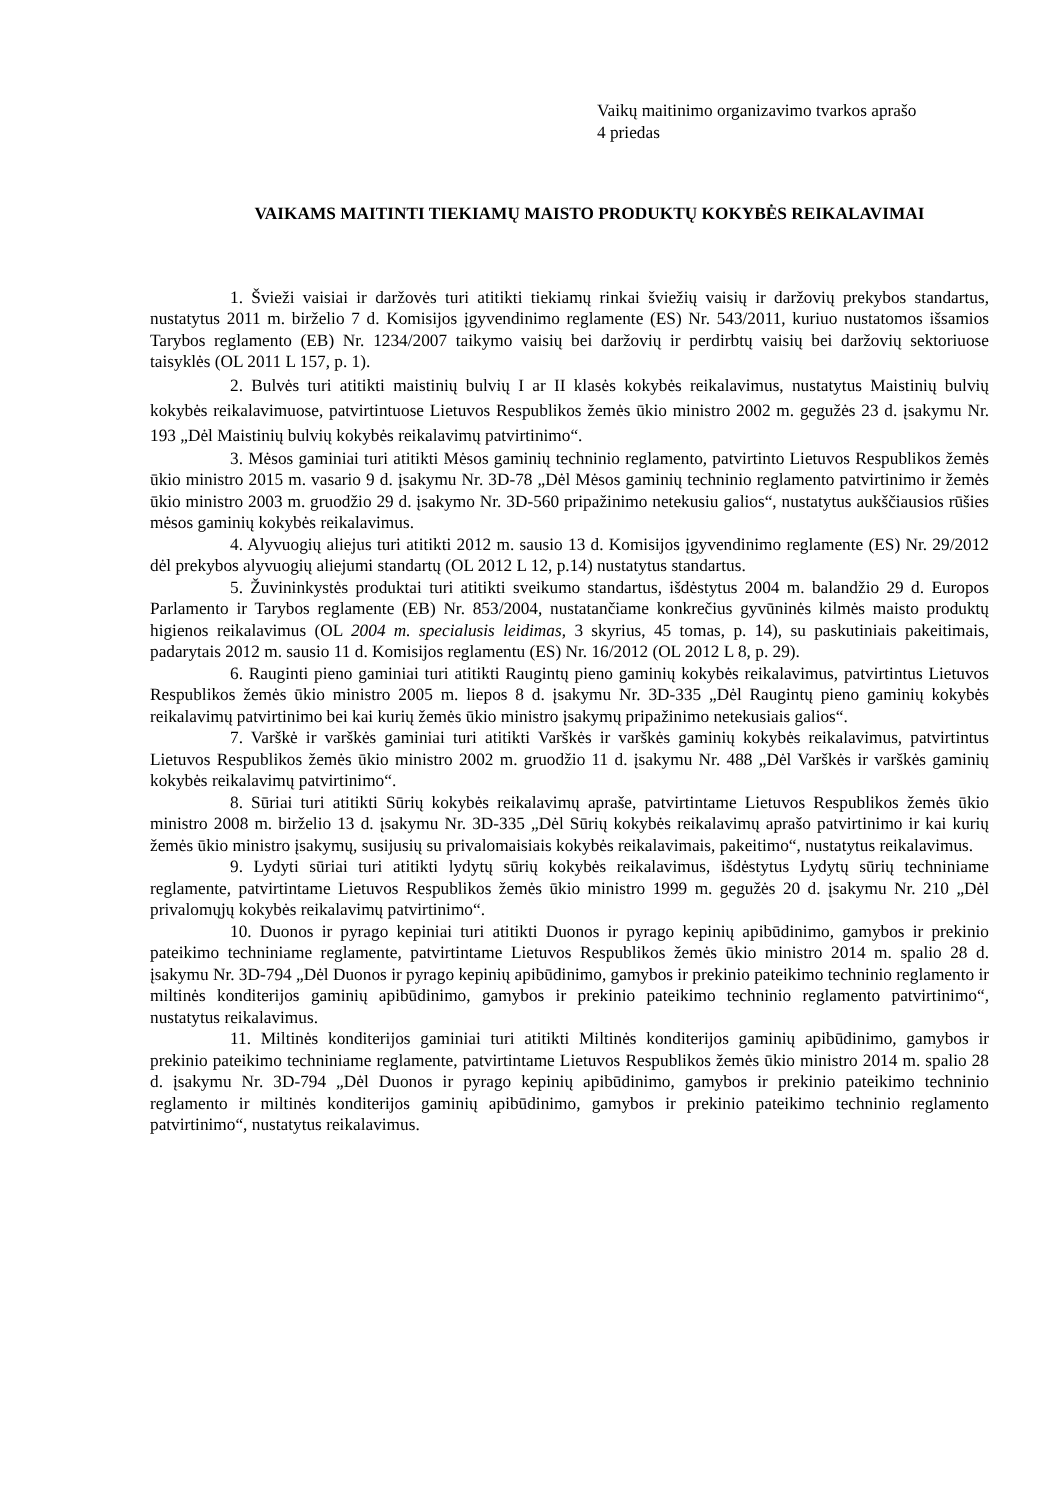Vaikų maitinimo organizavimo tvarkos aprašo
4 priedas
VAIKAMS MAITINTI TIEKIAMŲ MAISTO PRODUKTŲ KOKYBĖS REIKALAVIMAI
1. Švieži vaisiai ir daržovės turi atitikti tiekiamų rinkai šviežių vaisių ir daržovių prekybos standartus, nustatytus 2011 m. birželio 7 d. Komisijos įgyvendinimo reglamente (ES) Nr. 543/2011, kuriuo nustatomos išsamios Tarybos reglamento (EB) Nr. 1234/2007 taikymo vaisių bei daržovių ir perdirbtų vaisių bei daržovių sektoriuose taisyklės (OL 2011 L 157, p. 1).
2. Bulvės turi atitikti maistinių bulvių I ar II klasės kokybės reikalavimus, nustatytus Maistinių bulvių kokybės reikalavimuose, patvirtintuose Lietuvos Respublikos žemės ūkio ministro 2002 m. gegužės 23 d. įsakymu Nr. 193 „Dėl Maistinių bulvių kokybės reikalavimų patvirtinimo“.
3. Mėsos gaminiai turi atitikti Mėsos gaminių techninio reglamento, patvirtinto Lietuvos Respublikos žemės ūkio ministro 2015 m. vasario 9 d. įsakymu Nr. 3D-78 „Dėl Mėsos gaminių techninio reglamento patvirtinimo ir žemės ūkio ministro 2003 m. gruodžio 29 d. įsakymo Nr. 3D-560 pripažinimo netekusiu galios“, nustatytus aukščiausios rūšies mėsos gaminių kokybės reikalavimus.
4. Alyvuogių aliejus turi atitikti 2012 m. sausio 13 d. Komisijos įgyvendinimo reglamente (ES) Nr. 29/2012 dėl prekybos alyvuogių aliejumi standartų (OL 2012 L 12, p.14) nustatytus standartus.
5. Žuvininkystės produktai turi atitikti sveikumo standartus, išdėstytus 2004 m. balandžio 29 d. Europos Parlamento ir Tarybos reglamente (EB) Nr. 853/2004, nustatančiame konkrečius gyvūninės kilmės maisto produktų higienos reikalavimus (OL 2004 m. specialusis leidimas, 3 skyrius, 45 tomas, p. 14), su paskutiniais pakeitimais, padarytais 2012 m. sausio 11 d. Komisijos reglamentu (ES) Nr. 16/2012 (OL 2012 L 8, p. 29).
6. Rauginti pieno gaminiai turi atitikti Raugintų pieno gaminių kokybės reikalavimus, patvirtintus Lietuvos Respublikos žemės ūkio ministro 2005 m. liepos 8 d. įsakymu Nr. 3D-335 „Dėl Raugintų pieno gaminių kokybės reikalavimų patvirtinimo bei kai kurių žemės ūkio ministro įsakymų pripažinimo netekusiais galios“.
7. Varškė ir varškės gaminiai turi atitikti Varškės ir varškės gaminių kokybės reikalavimus, patvirtintus Lietuvos Respublikos žemės ūkio ministro 2002 m. gruodžio 11 d. įsakymu Nr. 488 „Dėl Varškės ir varškės gaminių kokybės reikalavimų patvirtinimo“.
8. Sūriai turi atitikti Sūrių kokybės reikalavimų apraše, patvirtintame Lietuvos Respublikos žemės ūkio ministro 2008 m. birželio 13 d. įsakymu Nr. 3D-335 „Dėl Sūrių kokybės reikalavimų aprašo patvirtinimo ir kai kurių žemės ūkio ministro įsakymų, susijusių su privalomaisiais kokybės reikalavimais, pakeitimo“, nustatytus reikalavimus.
9. Lydyti sūriai turi atitikti lydytų sūrių kokybės reikalavimus, išdėstytus Lydytų sūrių techniniame reglamente, patvirtintame Lietuvos Respublikos žemės ūkio ministro 1999 m. gegužės 20 d. įsakymu Nr. 210 „Dėl privalomųjų kokybės reikalavimų patvirtinimo“.
10. Duonos ir pyrago kepiniai turi atitikti Duonos ir pyrago kepinių apibūdinimo, gamybos ir prekinio pateikimo techniniame reglamente, patvirtintame Lietuvos Respublikos žemės ūkio ministro 2014 m. spalio 28 d. įsakymu Nr. 3D-794 „Dėl Duonos ir pyrago kepinių apibūdinimo, gamybos ir prekinio pateikimo techninio reglamento ir miltinės konditerijos gaminių apibūdinimo, gamybos ir prekinio pateikimo techninio reglamento patvirtinimo“, nustatytus reikalavimus.
11. Miltinės konditerijos gaminiai turi atitikti Miltinės konditerijos gaminių apibūdinimo, gamybos ir prekinio pateikimo techniniame reglamente, patvirtintame Lietuvos Respublikos žemės ūkio ministro 2014 m. spalio 28 d. įsakymu Nr. 3D-794 „Dėl Duonos ir pyrago kepinių apibūdinimo, gamybos ir prekinio pateikimo techninio reglamento ir miltinės konditerijos gaminių apibūdinimo, gamybos ir prekinio pateikimo techninio reglamento patvirtinimo“, nustatytus reikalavimus.